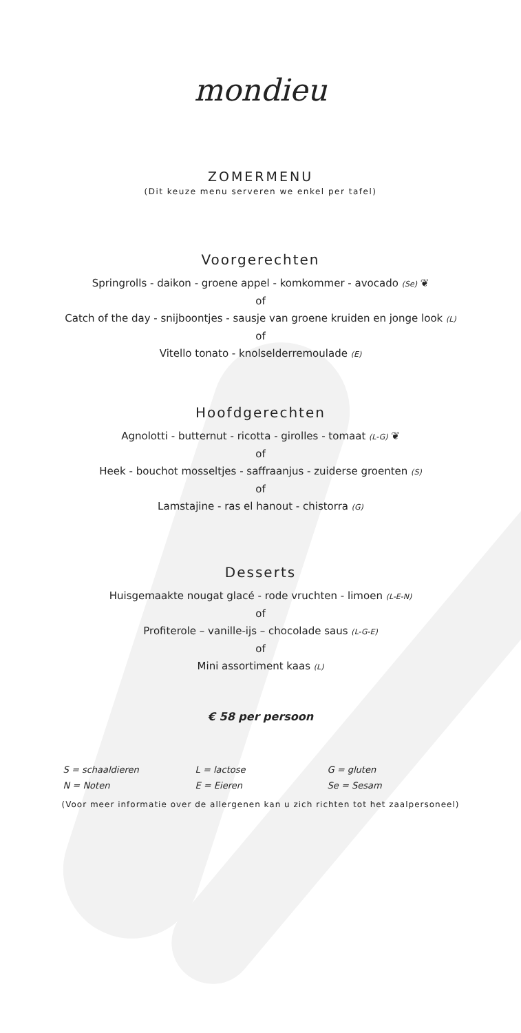mondieu
ZOMERMENU
(Dit keuze menu serveren we enkel per tafel)
Voorgerechten
Springrolls - daikon - groene appel - komkommer - avocado (Se) ❦
of
Catch of the day - snijboontjes - sausje van groene kruiden en jonge look (L)
of
Vitello tonato - knolselderremoulade (E)
Hoofdgerechten
Agnolotti - butternut - ricotta - girolles - tomaat (L-G) ❦
of
Heek - bouchot mosseltjes - saffraanjus - zuiderse groenten (S)
of
Lamstajine - ras el hanout - chistorra (G)
Desserts
Huisgemaakte nougat glacé - rode vruchten - limoen (L-E-N)
of
Profiterole – vanille-ijs – chocolade saus (L-G-E)
of
Mini assortiment kaas (L)
€ 58 per persoon
| S = schaaldieren | L = lactose | G = gluten |
| N = Noten | E = Eieren | Se = Sesam |
(Voor meer informatie over de allergenen kan u zich richten tot het zaalpersoneel)